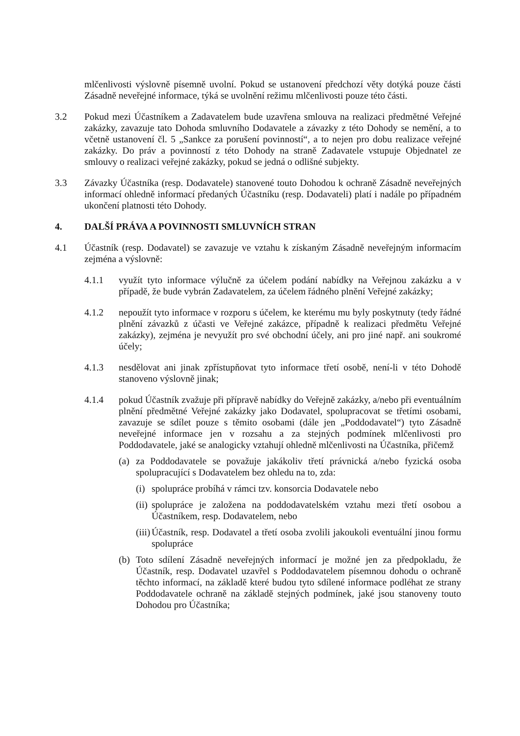mlčenlivosti výslovně písemně uvolní. Pokud se ustanovení předchozí věty dotýká pouze části Zásadně neveřejné informace, týká se uvolnění režimu mlčenlivosti pouze této části.
3.2 Pokud mezi Účastníkem a Zadavatelem bude uzavřena smlouva na realizaci předmětné Veřejné zakázky, zavazuje tato Dohoda smluvního Dodavatele a závazky z této Dohody se nemění, a to včetně ustanovení čl. 5 „Sankce za porušení povinností“, a to nejen pro dobu realizace veřejné zakázky. Do práv a povinností z této Dohody na straně Zadavatele vstupuje Objednatel ze smlouvy o realizaci veřejné zakázky, pokud se jedná o odlišné subjekty.
3.3 Závazky Účastníka (resp. Dodavatele) stanovené touto Dohodou k ochraně Zásadně neveřejných informací ohledně informací předaných Účastníku (resp. Dodavateli) platí i nadále po případném ukončení platnosti této Dohody.
4. DALŠÍ PRÁVA A POVINNOSTI SMLUVNÍCH STRAN
4.1 Účastník (resp. Dodavatel) se zavazuje ve vztahu k získaným Zásadně neveřejným informacím zejména a výslovně:
4.1.1 využít tyto informace výlučně za účelem podání nabídky na Veřejnou zakázku a v případě, že bude vybrán Zadavatelem, za účelem řádného plnění Veřejné zakázky;
4.1.2 nepoužít tyto informace v rozporu s účelem, ke kterému mu byly poskytnuty (tedy řádné plnění závazků z účasti ve Veřejné zakázce, případně k realizaci předmětu Veřejné zakázky), zejména je nevyužít pro své obchodní účely, ani pro jiné např. ani soukromé účely;
4.1.3 nesdělovat ani jinak zpřístupňovat tyto informace třetí osobě, není-li v této Dohodě stanoveno výslovně jinak;
4.1.4 pokud Účastník zvažuje při přípravě nabídky do Veřejně zakázky, a/nebo při eventuálním plnění předmětné Veřejné zakázky jako Dodavatel, spolupracovat se třetími osobami, zavazuje se sdílet pouze s těmito osobami (dále jen „Poddodavatel“) tyto Zásadně neveřejné informace jen v rozsahu a za stejných podmínek mlčenlivosti pro Poddodavatele, jaké se analogicky vztahují ohledně mlčenlivosti na Účastníka, přičemž
(a)
za Poddodavatele se považuje jakákoliv třetí právnická a/nebo fyzická osoba spolupracující s Dodavatelem bez ohledu na to, zda:
(i)
spolupráce probíhá v rámci tzv. konsorcia Dodavatele nebo
(ii)
spolupráce je založena na poddodavatelském vztahu mezi třetí osobou a Účastníkem, resp. Dodavatelem, nebo
(iii)
Účastník, resp. Dodavatel a třetí osoba zvolili jakoukoli eventuální jinou formu spolupráce
(b)
Toto sdílení Zásadně neveřejných informací je možné jen za předpokladu, že Účastník, resp. Dodavatel uzavřel s Poddodavatelem písemnou dohodu o ochraně těchto informací, na základě které budou tyto sdílené informace podléhat ze strany Poddodavatele ochraně na základě stejných podmínek, jaké jsou stanoveny touto Dohodou pro Účastníka;